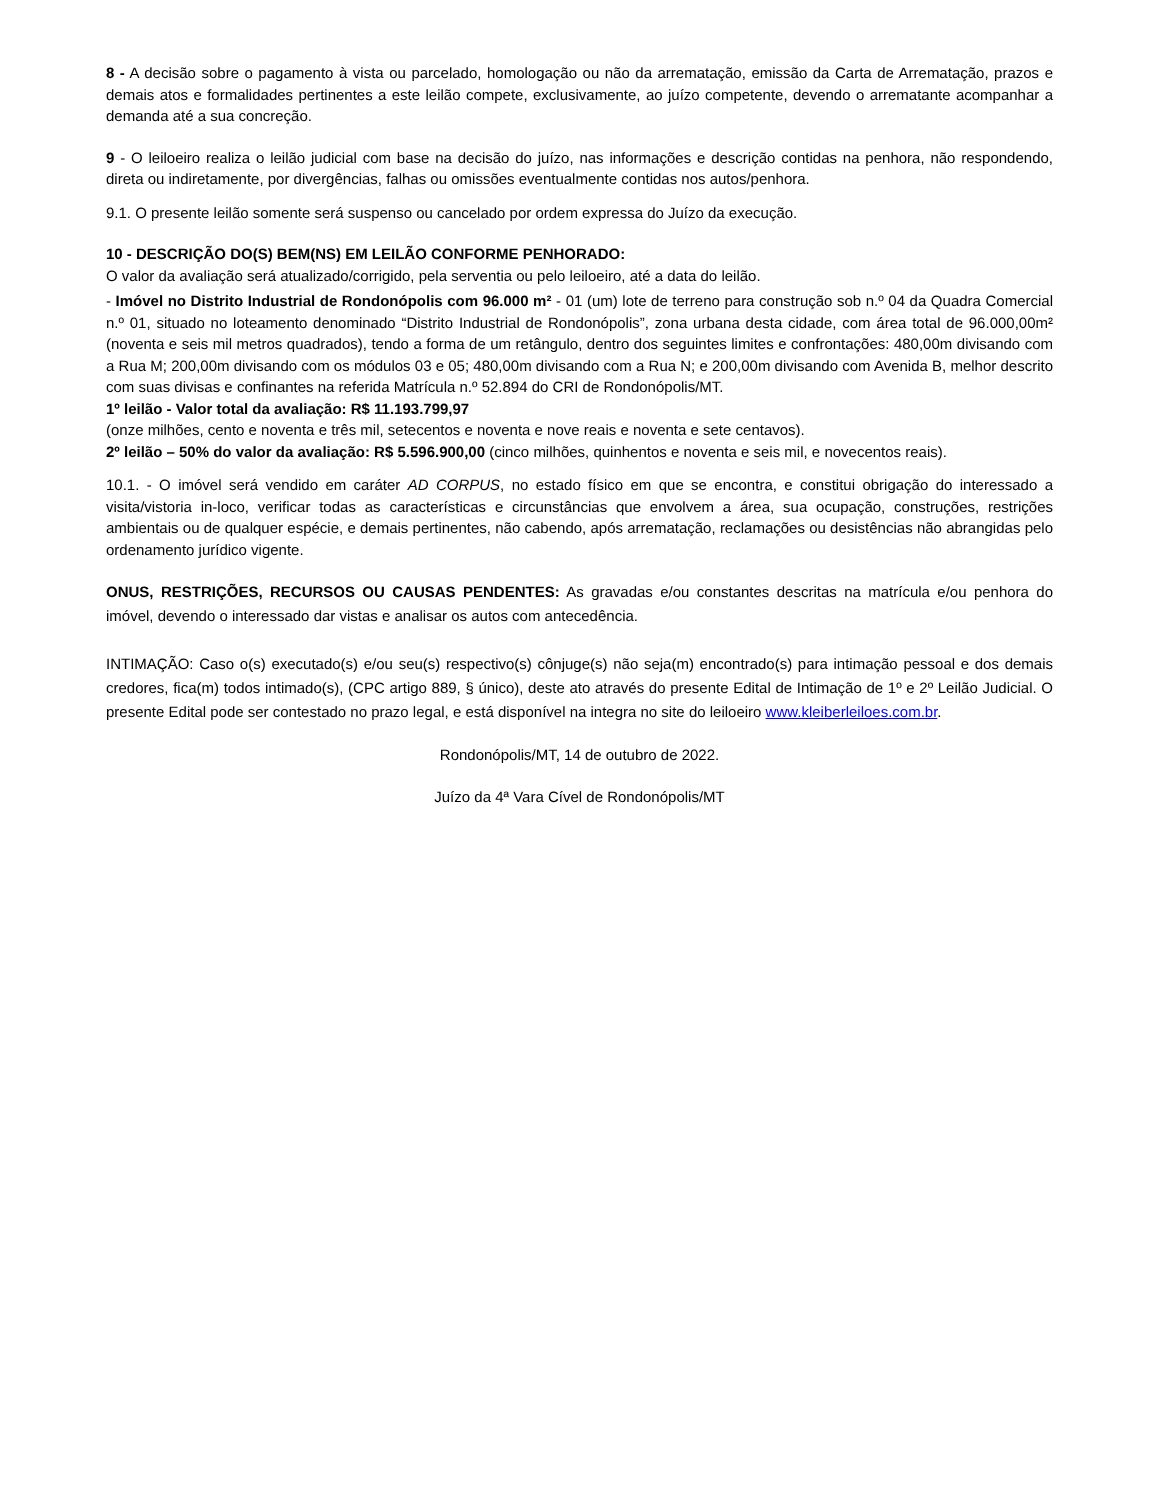8 - A decisão sobre o pagamento à vista ou parcelado, homologação ou não da arrematação, emissão da Carta de Arrematação, prazos e demais atos e formalidades pertinentes a este leilão compete, exclusivamente, ao juízo competente, devendo o arrematante acompanhar a demanda até a sua concreção.
9 - O leiloeiro realiza o leilão judicial com base na decisão do juízo, nas informações e descrição contidas na penhora, não respondendo, direta ou indiretamente, por divergências, falhas ou omissões eventualmente contidas nos autos/penhora.
9.1. O presente leilão somente será suspenso ou cancelado por ordem expressa do Juízo da execução.
10 - DESCRIÇÃO DO(S) BEM(NS) EM LEILÃO CONFORME PENHORADO:
O valor da avaliação será atualizado/corrigido, pela serventia ou pelo leiloeiro, até a data do leilão.
- Imóvel no Distrito Industrial de Rondonópolis com 96.000 m² - 01 (um) lote de terreno para construção sob n.º 04 da Quadra Comercial n.º 01, situado no loteamento denominado “Distrito Industrial de Rondonópolis”, zona urbana desta cidade, com área total de 96.000,00m² (noventa e seis mil metros quadrados), tendo a forma de um retângulo, dentro dos seguintes limites e confrontações: 480,00m divisando com a Rua M; 200,00m divisando com os módulos 03 e 05; 480,00m divisando com a Rua N; e 200,00m divisando com Avenida B, melhor descrito com suas divisas e confinantes na referida Matrícula n.º 52.894 do CRI de Rondonópolis/MT.
1º leilão - Valor total da avaliação: R$ 11.193.799,97
(onze milhões, cento e noventa e três mil, setecentos e noventa e nove reais e noventa e sete centavos).
2º leilão – 50% do valor da avaliação: R$ 5.596.900,00 (cinco milhões, quinhentos e noventa e seis mil, e novecentos reais).
10.1. - O imóvel será vendido em caráter AD CORPUS, no estado físico em que se encontra, e constitui obrigação do interessado a visita/vistoria in-loco, verificar todas as características e circunstâncias que envolvem a área, sua ocupação, construções, restrições ambientais ou de qualquer espécie, e demais pertinentes, não cabendo, após arrematação, reclamações ou desistências não abrangidas pelo ordenamento jurídico vigente.
ONUS, RESTRIÇÕES, RECURSOS OU CAUSAS PENDENTES: As gravadas e/ou constantes descritas na matrícula e/ou penhora do imóvel, devendo o interessado dar vistas e analisar os autos com antecedência.
INTIMAÇÃO: Caso o(s) executado(s) e/ou seu(s) respectivo(s) cônjuge(s) não seja(m) encontrado(s) para intimação pessoal e dos demais credores, fica(m) todos intimado(s), (CPC artigo 889, § único), deste ato através do presente Edital de Intimação de 1º e 2º Leilão Judicial. O presente Edital pode ser contestado no prazo legal, e está disponível na integra no site do leiloeiro www.kleiberleiloes.com.br.
Rondonópolis/MT, 14 de outubro de 2022.
Juízo da 4ª Vara Cível de Rondonópolis/MT